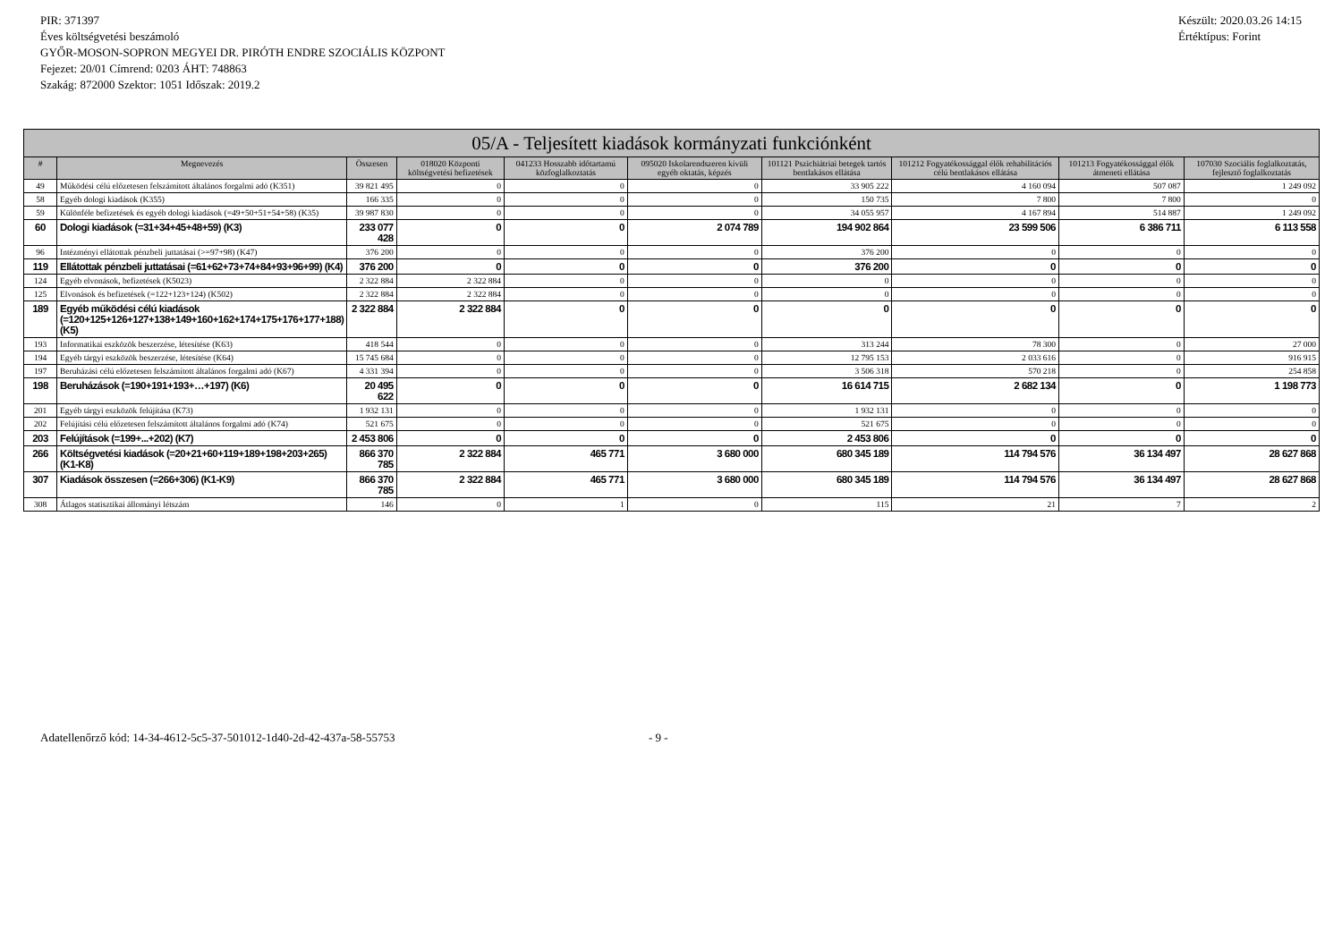PIR: 371397
Éves költségvetési beszámoló
GYŐR-MOSON-SOPRON MEGYEI DR. PIRÓTH ENDRE SZOCIÁLIS KÖZPONT
Fejezet: 20/01 Címrend: 0203 ÁHT: 748863
Szakág: 872000 Szektor: 1051 Időszak: 2019.2
Készült: 2020.03.26 14:15
Értéktípus: Forint
| 05/A - Teljesített kiadások kormányzati funkciónként | | | | | | | | | |
| --- | --- | --- | --- | --- | --- | --- | --- | --- | --- |
| # | Megnevezés | Összesen | 018020 Központi költségvetési befizetések | 041233 Hosszabb időtartamú közfoglalkoztatás | 095020 Iskolarendszeren kívüli egyéb oktatás, képzés | 101121 Pszichiátriai betegek tartós bentlakásos ellátása | 101212 Fogyatékossággal élők rehabilitációs célú bentlakásos ellátása | 101213 Fogyatékossággal élők átmeneti ellátása | 107030 Szociális foglalkoztatás, fejlesztő foglalkoztatás |
| 49 | Működési célú előzetesen felszámított általános forgalmi adó (K351) | 39 821 495 | 0 | 0 | 0 | 33 905 222 | 4 160 094 | 507 087 | 1 249 092 |
| 58 | Egyéb dologi kiadások (K355) | 166 335 | 0 | 0 | 0 | 150 735 | 7 800 | 7 800 | 0 |
| 59 | Különféle befizetések és egyéb dologi kiadások (=49+50+51+54+58) (K35) | 39 987 830 | 0 | 0 | 0 | 34 055 957 | 4 167 894 | 514 887 | 1 249 092 |
| 60 | Dologi kiadások (=31+34+45+48+59) (K3) | 233 077 428 | 0 | 0 | 2 074 789 | 194 902 864 | 23 599 506 | 6 386 711 | 6 113 558 |
| 96 | Intézményi ellátottak pénzbeli juttatásai (>=97+98) (K47) | 376 200 | 0 | 0 | 0 | 376 200 | 0 | 0 | 0 |
| 119 | Ellátottak pénzbeli juttatásai (=61+62+73+74+84+93+96+99) (K4) | 376 200 | 0 | 0 | 0 | 376 200 | 0 | 0 | 0 |
| 124 | Egyéb elvonások, befizetések (K5023) | 2 322 884 | 2 322 884 | 0 | 0 | 0 | 0 | 0 | 0 |
| 125 | Elvonások és befizetések (=122+123+124) (K502) | 2 322 884 | 2 322 884 | 0 | 0 | 0 | 0 | 0 | 0 |
| 189 | Egyéb működési célú kiadások (=120+125+126+127+138+149+160+162+174+175+176+177+188) (K5) | 2 322 884 | 2 322 884 | 0 | 0 | 0 | 0 | 0 | 0 |
| 193 | Informatikai eszközök beszerzése, létesítése (K63) | 418 544 | 0 | 0 | 0 | 313 244 | 78 300 | 0 | 27 000 |
| 194 | Egyéb tárgyi eszközök beszerzése, létesítése (K64) | 15 745 684 | 0 | 0 | 0 | 12 795 153 | 2 033 616 | 0 | 916 915 |
| 197 | Beruházási célú előzetesen felszámított általános forgalmi adó (K67) | 4 331 394 | 0 | 0 | 0 | 3 506 318 | 570 218 | 0 | 254 858 |
| 198 | Beruházások (=190+191+193+…+197) (K6) | 20 495 622 | 0 | 0 | 0 | 16 614 715 | 2 682 134 | 0 | 1 198 773 |
| 201 | Egyéb tárgyi eszközök felújítása (K73) | 1 932 131 | 0 | 0 | 0 | 1 932 131 | 0 | 0 | 0 |
| 202 | Felújítási célú előzetesen felszámított általános forgalmi adó (K74) | 521 675 | 0 | 0 | 0 | 521 675 | 0 | 0 | 0 |
| 203 | Felújítások (=199+...+202) (K7) | 2 453 806 | 0 | 0 | 0 | 2 453 806 | 0 | 0 | 0 |
| 266 | Költségvetési kiadások (=20+21+60+119+189+198+203+265) (K1-K8) | 866 370 785 | 2 322 884 | 465 771 | 3 680 000 | 680 345 189 | 114 794 576 | 36 134 497 | 28 627 868 |
| 307 | Kiadások összesen (=266+306) (K1-K9) | 866 370 785 | 2 322 884 | 465 771 | 3 680 000 | 680 345 189 | 114 794 576 | 36 134 497 | 28 627 868 |
| 308 | Átlagos statisztikai állományi létszám | 146 | 0 | 1 | 0 | 115 | 21 | 7 | 2 |
Adatellenőrző kód: 14-34-4612-5c5-37-501012-1d40-2d-42-437a-58-55753 - 9 -